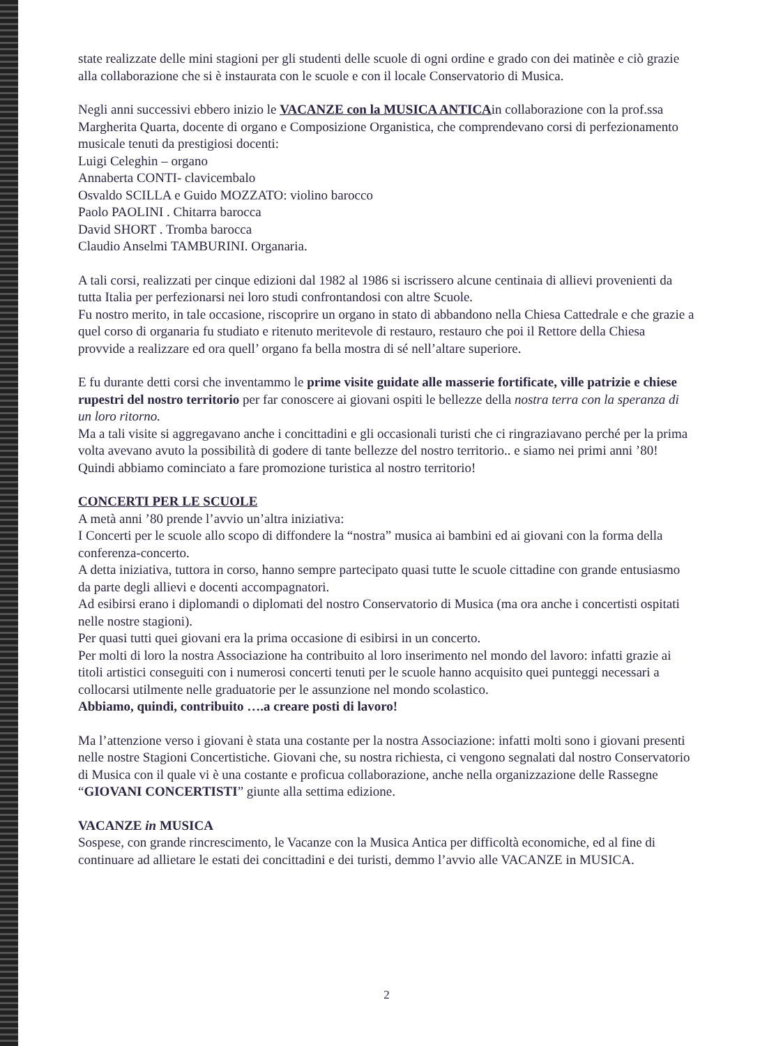state realizzate delle mini stagioni per gli studenti delle scuole di ogni ordine e grado con dei matinèe e ciò grazie alla collaborazione che si è instaurata con le scuole e con il locale Conservatorio di Musica.
Negli anni successivi ebbero inizio le VACANZE con la MUSICA ANTICAin collaborazione con la prof.ssa Margherita Quarta, docente di organo e Composizione Organistica, che comprendevano corsi di perfezionamento musicale tenuti da prestigiosi docenti:
Luigi Celeghin – organo
Annaberta CONTI- clavicembalo
Osvaldo SCILLA e Guido MOZZATO: violino barocco
Paolo PAOLINI . Chitarra barocca
David SHORT . Tromba barocca
Claudio Anselmi TAMBURINI. Organaria.
A tali corsi, realizzati per cinque edizioni dal 1982 al 1986 si iscrissero alcune centinaia di allievi provenienti da tutta Italia per perfezionarsi nei loro studi confrontandosi con altre Scuole.
Fu nostro merito, in tale occasione, riscoprire un organo in stato di abbandono nella Chiesa Cattedrale e che grazie a quel corso di organaria fu studiato e ritenuto meritevole di restauro, restauro che poi il Rettore della Chiesa provvide a realizzare ed ora quell’ organo fa bella mostra di sé nell’altare superiore.
E fu durante detti corsi che inventammo le prime visite guidate alle masserie fortificate, ville patrizie e chiese rupestri del nostro territorio per far conoscere ai giovani ospiti le bellezze della nostra terra con la speranza di un loro ritorno.
Ma a tali visite si aggregavano anche i concittadini e gli occasionali turisti che ci ringraziavano perché per la prima volta avevano avuto la possibilità di godere di tante bellezze del nostro territorio.. e siamo nei primi anni ’80!
Quindi abbiamo cominciato a fare promozione turistica al nostro territorio!
CONCERTI PER LE SCUOLE
A metà anni ’80 prende l’avvio un’altra iniziativa:
I Concerti per le scuole allo scopo di diffondere la “nostra” musica ai bambini ed ai giovani con la forma della conferenza-concerto.
A detta iniziativa, tuttora in corso, hanno sempre partecipato quasi tutte le scuole cittadine con grande entusiasmo da parte degli allievi e docenti accompagnatori.
Ad esibirsi erano i diplomandi o diplomati del nostro Conservatorio di Musica (ma ora anche i concertisti ospitati nelle nostre stagioni).
Per quasi tutti quei giovani era la prima occasione di esibirsi in un concerto.
Per molti di loro la nostra Associazione ha contribuito al loro inserimento nel mondo del lavoro: infatti grazie ai titoli artistici conseguiti con i numerosi concerti tenuti per le scuole hanno acquisito quei punteggi necessari a collocarsi utilmente nelle graduatorie per le assunzione nel mondo scolastico.
Abbiamo, quindi, contribuito ….a creare posti di lavoro!
Ma l’attenzione verso i giovani è stata una costante per la nostra Associazione: infatti molti sono i giovani presenti nelle nostre Stagioni Concertistiche. Giovani che, su nostra richiesta, ci vengono segnalati dal nostro Conservatorio di Musica con il quale vi è una costante e proficua collaborazione, anche nella organizzazione delle Rassegne “GIOVANI CONCERTISTI” giunte alla settima edizione.
VACANZE in MUSICA
Sospese, con grande rincrescimento, le Vacanze con la Musica Antica per difficoltà economiche, ed al fine di continuare ad allietare le estati dei concittadini e dei turisti, demmo l’avvio alle VACANZE in MUSICA.
2